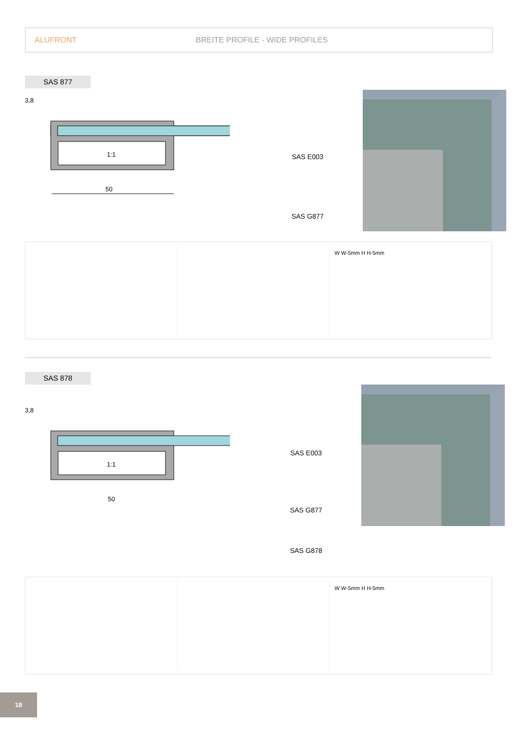ALUFRONT BREITE PROFILE - WIDE PROFILES
SAS 877
3,8
1:1
50
SAS E003
SAS G877
W W-5mm H H-5mm
SAS 878
3,8
1:1
50
SAS E003
SAS G877
SAS G878
W W-5mm H H-5mm
18